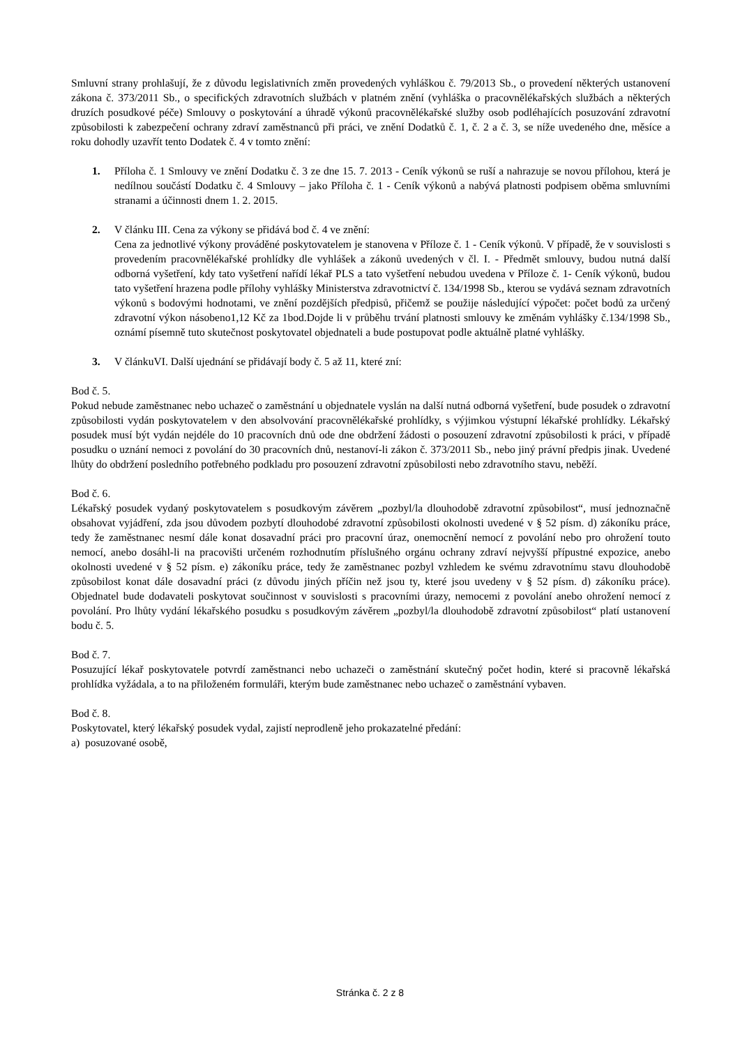Smluvní strany prohlašují, že z důvodu legislativních změn provedených vyhláškou č. 79/2013 Sb., o provedení některých ustanovení zákona č. 373/2011 Sb., o specifických zdravotních službách v platném znění (vyhláška o pracovnělékařských službách a některých druzích posudkové péče) Smlouvy o poskytování a úhradě výkonů pracovnělékařské služby osob podléhajících posuzování zdravotní způsobilosti k zabezpečení ochrany zdraví zaměstnanců při práci, ve znění Dodatků č. 1, č. 2 a č. 3, se níže uvedeného dne, měsíce a roku dohodly uzavřít tento Dodatek č. 4 v tomto znění:
1. Příloha č. 1 Smlouvy ve znění Dodatku č. 3 ze dne 15. 7. 2013 - Ceník výkonů se ruší a nahrazuje se novou přílohou, která je nedílnou součástí Dodatku č. 4 Smlouvy – jako Příloha č. 1 - Ceník výkonů a nabývá platnosti podpisem oběma smluvními stranami a účinnosti dnem 1. 2. 2015.
2. V článku III. Cena za výkony se přidává bod č. 4 ve znění:
Cena za jednotlivé výkony prováděné poskytovatelem je stanovena v Příloze č. 1 - Ceník výkonů. V případě, že v souvislosti s provedením pracovnělékařské prohlídky dle vyhlášek a zákonů uvedených v čl. I. - Předmět smlouvy, budou nutná další odborná vyšetření, kdy tato vyšetření nařídí lékař PLS a tato vyšetření nebudou uvedena v Příloze č. 1- Ceník výkonů, budou tato vyšetření hrazena podle přílohy vyhlášky Ministerstva zdravotnictví č. 134/1998 Sb., kterou se vydává seznam zdravotních výkonů s bodovými hodnotami, ve znění pozdějších předpisů, přičemž se použije následující výpočet: počet bodů za určený zdravotní výkon násobeno1,12 Kč za 1bod.Dojde li v průběhu trvání platnosti smlouvy ke změnám vyhlášky č.134/1998 Sb., oznámí písemně tuto skutečnost poskytovatel objednateli a bude postupovat podle aktuálně platné vyhlášky.
3. V článkuVI. Další ujednání se přidávají body č. 5 až 11, které zní:
Bod č. 5.
Pokud nebude zaměstnanec nebo uchazeč o zaměstnání u objednatele vyslán na další nutná odborná vyšetření, bude posudek o zdravotní způsobilosti vydán poskytovatelem v den absolvování pracovnělékařské prohlídky, s výjimkou výstupní lékařské prohlídky. Lékařský posudek musí být vydán nejdéle do 10 pracovních dnů ode dne obdržení žádosti o posouzení zdravotní způsobilosti k práci, v případě posudku o uznání nemoci z povolání do 30 pracovních dnů, nestanoví-li zákon č. 373/2011 Sb., nebo jiný právní předpis jinak. Uvedené lhůty do obdržení posledního potřebného podkladu pro posouzení zdravotní způsobilosti nebo zdravotního stavu, neběží.
Bod č. 6.
Lékařský posudek vydaný poskytovatelem s posudkovým závěrem „pozbyl/la dlouhodobě zdravotní způsobilost“, musí jednoznačně obsahovat vyjádření, zda jsou důvodem pozbytí dlouhodobé zdravotní způsobilosti okolnosti uvedené v § 52 písm. d) zákoníku práce, tedy že zaměstnanec nesmí dále konat dosavadní práci pro pracovní úraz, onemocnění nemocí z povolání nebo pro ohrožení touto nemocí, anebo dosáhl-li na pracovišti určeném rozhodnutím příslušného orgánu ochrany zdraví nejvyšší přípustné expozice, anebo okolnosti uvedené v § 52 písm. e) zákoníku práce, tedy že zaměstnanec pozbyl vzhledem ke svému zdravotnímu stavu dlouhodobě způsobilost konat dále dosavadní práci (z důvodu jiných příčin než jsou ty, které jsou uvedeny v § 52 písm. d) zákoníku práce). Objednatel bude dodavateli poskytovat součinnost v souvislosti s pracovními úrazy, nemocemi z povolání anebo ohrožení nemocí z povolání. Pro lhůty vydání lékařského posudku s posudkovým závěrem „pozbyl/la dlouhodobě zdravotní způsobilost“ platí ustanovení bodu č. 5.
Bod č. 7.
Posuzující lékař poskytovatele potvrdí zaměstnanci nebo uchazeči o zaměstnání skutečný počet hodin, které si pracovně lékařská prohlídka vyžádala, a to na přiloženém formuláři, kterým bude zaměstnanec nebo uchazeč o zaměstnání vybaven.
Bod č. 8.
Poskytovatel, který lékařský posudek vydal, zajistí neprodleně jeho prokazatelné předání:
a) posuzované osobě,
Stránka č. 2 z 8